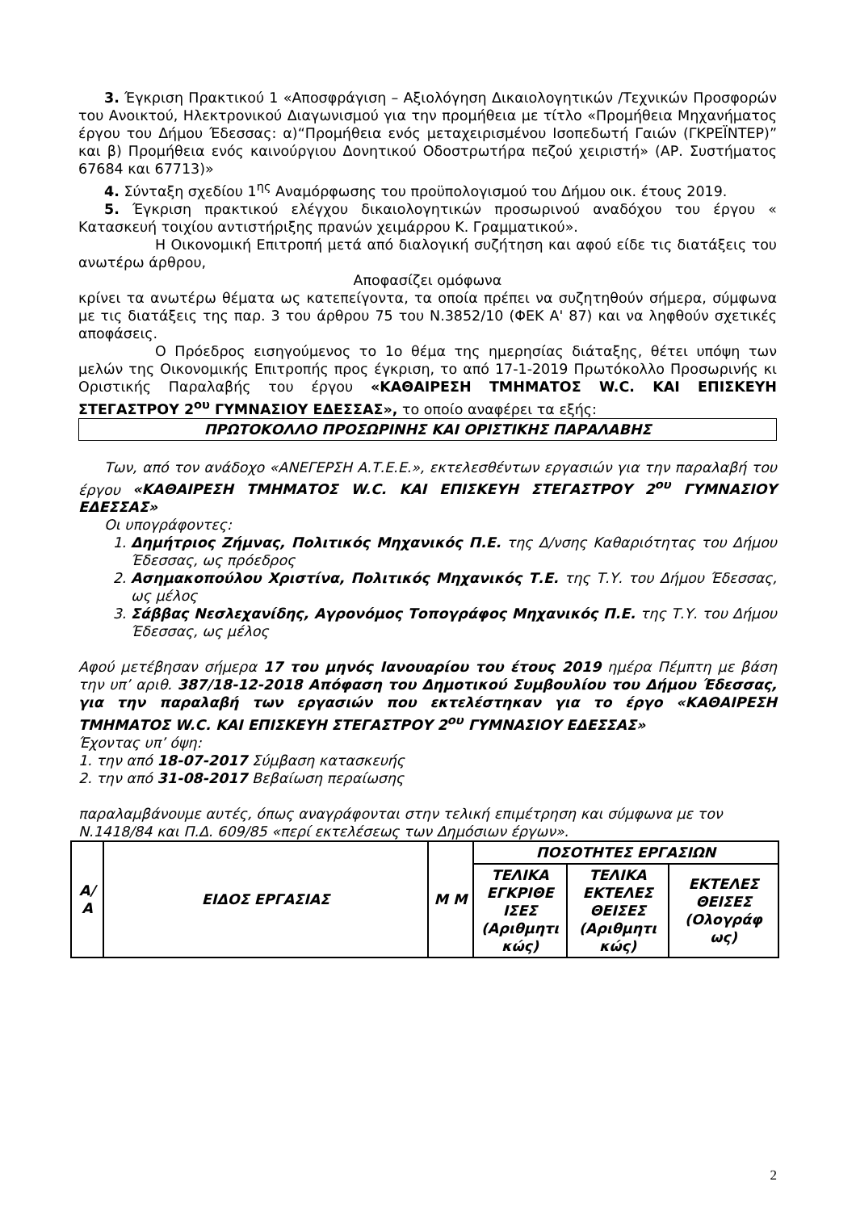3. Έγκριση Πρακτικού 1 «Αποσφράγιση – Αξιολόγηση Δικαιολογητικών /Τεχνικών Προσφορών του Ανοικτού, Ηλεκτρονικού Διαγωνισμού για την προμήθεια με τίτλο «Προμήθεια Μηχανήματος έργου του Δήμου Έδεσσας: α)“Προμήθεια ενός μεταχειρισμένου Ισοπεδωτή Γαιών (ΓΚΡΕΪΝΤΕΡ)” και β) Προμήθεια ενός καινούργιου Δονητικού Οδοστρωτήρα πεζού χειριστή» (ΑΡ. Συστήματος 67684 και 67713)»
4. Σύνταξη σχεδίου 1<sup>ης</sup> Αναμόρφωσης του προϋπολογισμού του Δήμου οικ. έτους 2019.
5. Έγκριση πρακτικού ελέγχου δικαιολογητικών προσωρινού αναδόχου του έργου « Κατασκευή τοιχίου αντιστήριξης πρανών χειμάρρου Κ. Γραμματικού».
Η Οικονομική Επιτροπή μετά από διαλογική συζήτηση και αφού είδε τις διατάξεις του ανωτέρω άρθρου,
Αποφασίζει ομόφωνα
κρίνει τα ανωτέρω θέματα ως κατεπείγοντα, τα οποία πρέπει να συζητηθούν σήμερα, σύμφωνα με τις διατάξεις της παρ. 3 του άρθρου 75 του Ν.3852/10 (ΦΕΚ Α' 87) και να ληφθούν σχετικές αποφάσεις.
Ο Πρόεδρος εισηγούμενος το 1ο θέμα της ημερησίας διάταξης, θέτει υπόψη των μελών της Οικονομικής Επιτροπής προς έγκριση, το από 17-1-2019 Πρωτόκολλο Προσωρινής κι Οριστικής Παραλαβής του έργου «ΚΑΘΑΙΡΕΣΗ ΤΜΗΜΑΤΟΣ W.C. ΚΑΙ ΕΠΙΣΚΕΥΗ ΣΤΕΓΑΣΤΡΟΥ 2<sup>ου</sup> ΓΥΜΝΑΣΙΟΥ ΕΔΕΣΣΑΣ», το οποίο αναφέρει τα εξής:
ΠΡΩΤΟΚΟΛΛΟ ΠΡΟΣΩΡΙΝΗΣ ΚΑΙ ΟΡΙΣΤΙΚΗΣ ΠΑΡΑΛΑΒΗΣ
Των, από τον ανάδοχο «ΑΝΕΓΕΡΣΗ Α.Τ.Ε.Ε.», εκτελεσθέντων εργασιών για την παραλαβή του έργου «ΚΑΘΑΙΡΕΣΗ ΤΜΗΜΑΤΟΣ W.C. ΚΑΙ ΕΠΙΣΚΕΥΗ ΣΤΕΓΑΣΤΡΟΥ 2<sup>ου</sup> ΓΥΜΝΑΣΙΟΥ ΕΔΕΣΣΑΣ»
Οι υπογράφοντες:
1. Δημήτριος Ζήμνας, Πολιτικός Μηχανικός Π.Ε. της Δ/νσης Καθαριότητας του Δήμου Έδεσσας, ως πρόεδρος
2. Ασημακοπούλου Χριστίνα, Πολιτικός Μηχανικός Τ.Ε. της Τ.Υ. του Δήμου Έδεσσας, ως μέλος
3. Σάββας Νεσλεχανίδης, Αγρονόμος Τοπογράφος Μηχανικός Π.Ε. της Τ.Υ. του Δήμου Έδεσσας, ως μέλος
Αφού μετέβησαν σήμερα 17 του μηνός Ιανουαρίου του έτους 2019 ημέρα Πέμπτη με βάση την υπ’ αριθ. 387/18-12-2018 Απόφαση του Δημοτικού Συμβουλίου του Δήμου Έδεσσας, για την παραλαβή των εργασιών που εκτελέστηκαν για το έργο «ΚΑΘΑΙΡΕΣΗ ΤΜΗΜΑΤΟΣ W.C. ΚΑΙ ΕΠΙΣΚΕΥΗ ΣΤΕΓΑΣΤΡΟΥ 2<sup>ου</sup> ΓΥΜΝΑΣΙΟΥ ΕΔΕΣΣΑΣ»
Έχοντας υπ’ όψη:
1. την από 18-07-2017 Σύμβαση κατασκευής
2. την από 31-08-2017 Βεβαίωση περαίωσης
παραλαμβάνουμε αυτές, όπως αναγράφονται στην τελική επιμέτρηση και σύμφωνα με τον Ν.1418/84 και Π.Δ. 609/85 «περί εκτελέσεως των Δημόσιων έργων».
| Α/ Α | ΕΙΔΟΣ ΕΡΓΑΣΙΑΣ | Μ Μ | ΠΟΣΟΤΗΤΕΣ ΕΡΓΑΣΙΩΝ | | |
| --- | --- | --- | --- | --- | --- |
| | | | ΤΕΛΙΚΑ ΕΓΚΡΙΘΕ ΙΣΕΣ (Αριθμητι κώς) | ΤΕΛΙΚΑ ΕΚΤΕΛΕΣ ΘΕΙΣΕΣ (Αριθμητι κώς) | ΕΚΤΕΛΕΣ ΘΕΙΣΕΣ (Ολογράφ ως) |
2